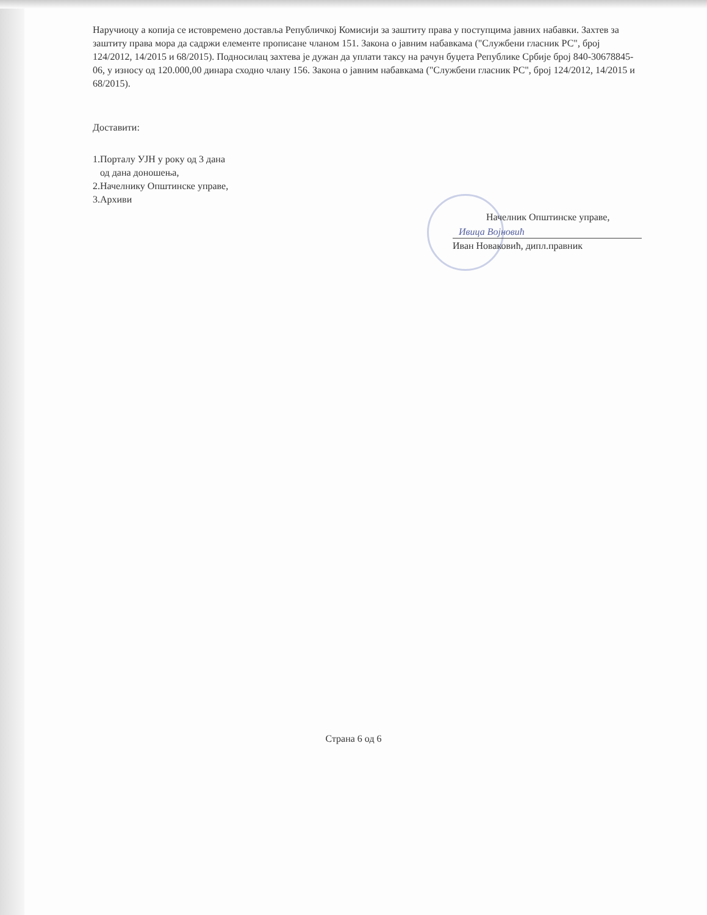Наручиоцу а копија се истовремено доставља Републичкој Комисији за заштиту права у поступцима јавних набавки. Захтев за заштиту права мора да садржи елементе прописане чланом 151. Закона о јавним набавкама ("Службени гласник РС", број 124/2012, 14/2015 и 68/2015). Подносилац захтева је дужан да уплати таксу на рачун буџета Републике Србије број 840-30678845-06, у износу од 120.000,00 динара сходно члану 156. Закона о јавним набавкама ("Службени гласник РС", број 124/2012, 14/2015 и 68/2015).
Доставити:
1.Порталу УЈН у року од 3 дана
од дана доношења,
2.Начелнику Општинске управе,
3.Архиви
Начелник Општинске управе,
Ивица Војновић
Иван Новаковић, дипл.правник
Страна 6 од 6